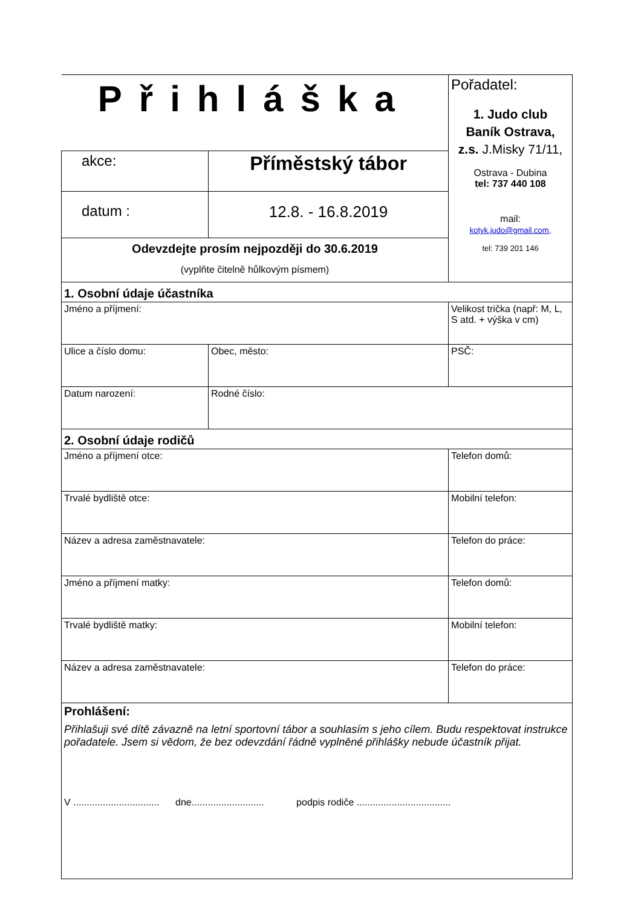| Přihláška | | | Pořadatel: 1. Judo club Baník Ostrava, z.s. J.Misky 71/11, Ostrava - Dubina tel: 737 440 108 mail: kotyk.judo@gmail.com, tel: 739 201 146 |
| akce: | Příměstský tábor | | |
| datum : | 12.8. - 16.8.2019 | | |
| Odevzdejte prosím nejpozději do 30.6.2019 (vyplňte čitelně hůlkovým písmem) | | | |
| 1. Osobní údaje účastníka | | | |
| Jméno a příjmení: | | | Velikost trička (např: M, L, S atd. + výška v cm) |
| Ulice a číslo domu: | | Obec, město: | PSČ: |
| Datum narození: | | Rodné číslo: | |
| 2. Osobní údaje rodičů | | | |
| Jméno a příjmení otce: | | | Telefon domů: |
| Trvalé bydliště otce: | | | Mobilní telefon: |
| Název a adresa zaměstnavatele: | | | Telefon do práce: |
| Jméno a příjmení matky: | | | Telefon domů: |
| Trvalé bydliště matky: | | | Mobilní telefon: |
| Název a adresa zaměstnavatele: | | | Telefon do práce: |
| Prohlášení: Přihlašuji své dítě závazně na letní sportovní tábor a souhlasím s jeho cílem. Budu respektovat instrukce pořadatele. Jsem si vědom, že bez odevzdání řádně vyplněné přihlášky nebude účastník přijat. V ................................ dne........................... podpis rodiče ................................... | | | |